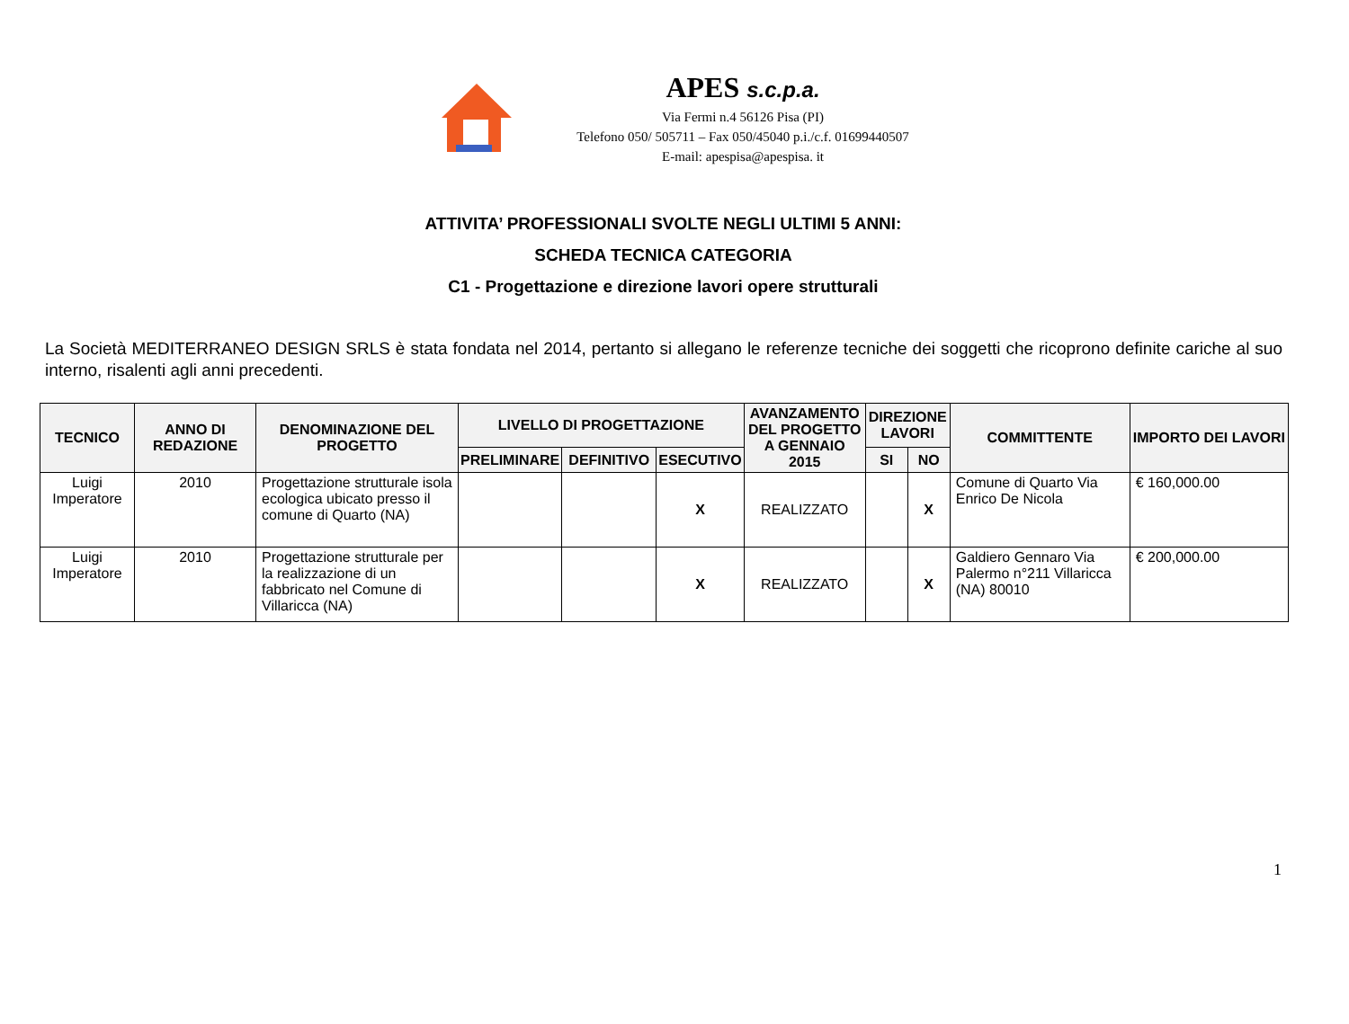APES s.c.p.a.
Via Fermi n.4 56126 Pisa (PI)
Telefono 050/ 505711 – Fax 050/45040 p.i./c.f. 01699440507
E-mail: apespisa@apespisa. it
ATTIVITA’ PROFESSIONALI SVOLTE NEGLI ULTIMI 5 ANNI:
SCHEDA TECNICA CATEGORIA
C1 - Progettazione e direzione lavori opere strutturali
La Società MEDITERRANEO DESIGN SRLS è stata fondata nel 2014, pertanto si allegano le referenze tecniche dei soggetti che ricoprono definite cariche al suo interno, risalenti agli anni precedenti.
| TECNICO | ANNO DI REDAZIONE | DENOMINAZIONE DEL PROGETTO | LIVELLO DI PROGETTAZIONE | | | AVANZAMENTO DEL PROGETTO A GENNAIO 2015 | DIREZIONE LAVORI | | COMMITTENTE | IMPORTO DEI LAVORI |
| --- | --- | --- | --- | --- | --- | --- | --- | --- | --- | --- |
| | | | PRELIMINARE | DEFINITIVO | ESECUTIVO | | SI | NO | | |
| Luigi Imperatore | 2010 | Progettazione strutturale isola ecologica ubicato presso il comune di Quarto (NA) | | | X | REALIZZATO | | X | Comune di Quarto Via Enrico De Nicola | € 160,000.00 |
| Luigi Imperatore | 2010 | Progettazione strutturale per la realizzazione di un fabbricato nel Comune di Villaricca (NA) | | | X | REALIZZATO | | X | Galdiero Gennaro Via Palermo n°211 Villaricca (NA) 80010 | € 200,000.00 |
1